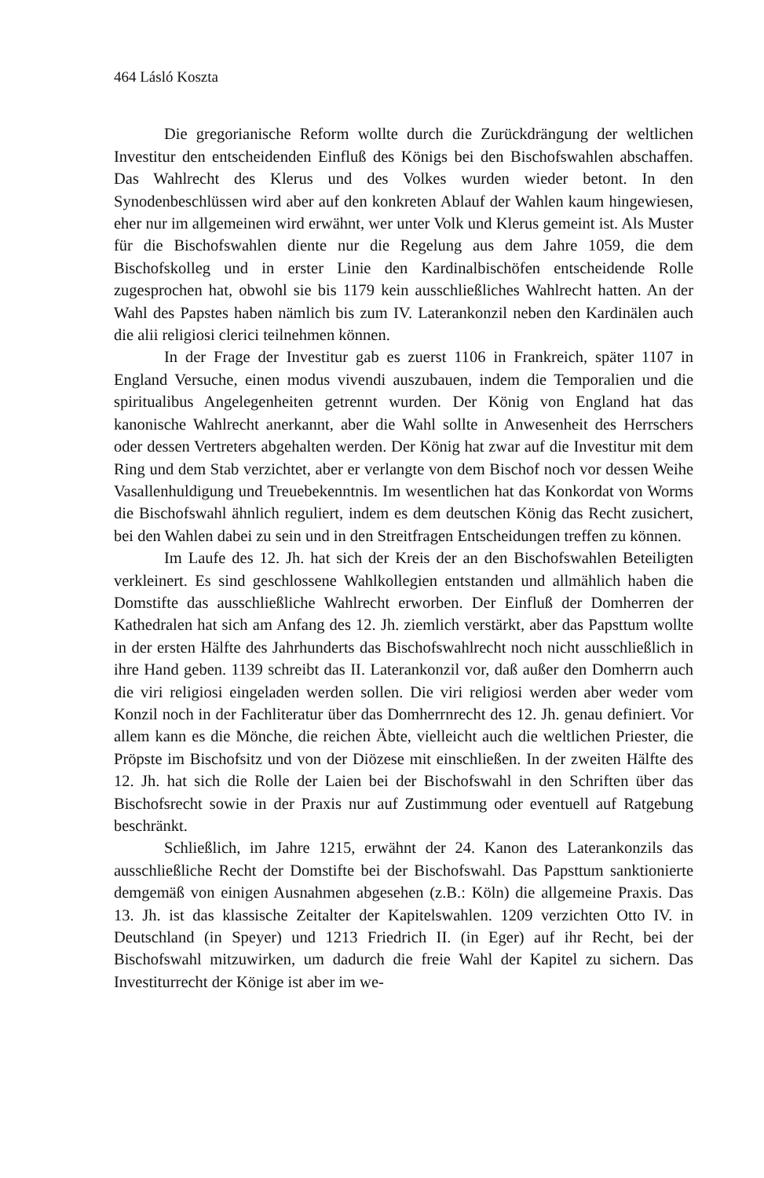464 Lásló Koszta
Die gregorianische Reform wollte durch die Zurückdrängung der weltlichen Investitur den entscheidenden Einfluß des Königs bei den Bischofswahlen abschaffen. Das Wahlrecht des Klerus und des Volkes wurden wieder betont. In den Synodenbeschlüssen wird aber auf den konkreten Ablauf der Wahlen kaum hingewiesen, eher nur im allgemeinen wird erwähnt, wer unter Volk und Klerus gemeint ist. Als Muster für die Bischofswahlen diente nur die Regelung aus dem Jahre 1059, die dem Bischofskolleg und in erster Linie den Kardinalbischöfen entscheidende Rolle zugesprochen hat, obwohl sie bis 1179 kein ausschließliches Wahlrecht hatten. An der Wahl des Papstes haben nämlich bis zum IV. Laterankonzil neben den Kardinälen auch die alii religiosi clerici teilnehmen können.
In der Frage der Investitur gab es zuerst 1106 in Frankreich, später 1107 in England Versuche, einen modus vivendi auszubauen, indem die Temporalien und die spiritualibus Angelegenheiten getrennt wurden. Der König von England hat das kanonische Wahlrecht anerkannt, aber die Wahl sollte in Anwesenheit des Herrschers oder dessen Vertreters abgehalten werden. Der König hat zwar auf die Investitur mit dem Ring und dem Stab verzichtet, aber er verlangte von dem Bischof noch vor dessen Weihe Vasallenhuldigung und Treuebekenntnis. Im wesentlichen hat das Konkordat von Worms die Bischofswahl ähnlich reguliert, indem es dem deutschen König das Recht zusichert, bei den Wahlen dabei zu sein und in den Streitfragen Entscheidungen treffen zu können.
Im Laufe des 12. Jh. hat sich der Kreis der an den Bischofswahlen Beteiligten verkleinert. Es sind geschlossene Wahlkollegien entstanden und allmählich haben die Domstifte das ausschließliche Wahlrecht erworben. Der Einfluß der Domherren der Kathedralen hat sich am Anfang des 12. Jh. ziemlich verstärkt, aber das Papsttum wollte in der ersten Hälfte des Jahrhunderts das Bischofswahlrecht noch nicht ausschließlich in ihre Hand geben. 1139 schreibt das II. Laterankonzil vor, daß außer den Domherrn auch die viri religiosi eingeladen werden sollen. Die viri religiosi werden aber weder vom Konzil noch in der Fachliteratur über das Domherrnrecht des 12. Jh. genau definiert. Vor allem kann es die Mönche, die reichen Äbte, vielleicht auch die weltlichen Priester, die Pröpste im Bischofsitz und von der Diözese mit einschließen. In der zweiten Hälfte des 12. Jh. hat sich die Rolle der Laien bei der Bischofswahl in den Schriften über das Bischofsrecht sowie in der Praxis nur auf Zustimmung oder eventuell auf Ratgebung beschränkt.
Schließlich, im Jahre 1215, erwähnt der 24. Kanon des Laterankonzils das ausschließliche Recht der Domstifte bei der Bischofswahl. Das Papsttum sanktionierte demgemäß von einigen Ausnahmen abgesehen (z.B.: Köln) die allgemeine Praxis. Das 13. Jh. ist das klassische Zeitalter der Kapitelswahlen. 1209 verzichten Otto IV. in Deutschland (in Speyer) und 1213 Friedrich II. (in Eger) auf ihr Recht, bei der Bischofswahl mitzuwirken, um dadurch die freie Wahl der Kapitel zu sichern. Das Investiturrecht der Könige ist aber im we-